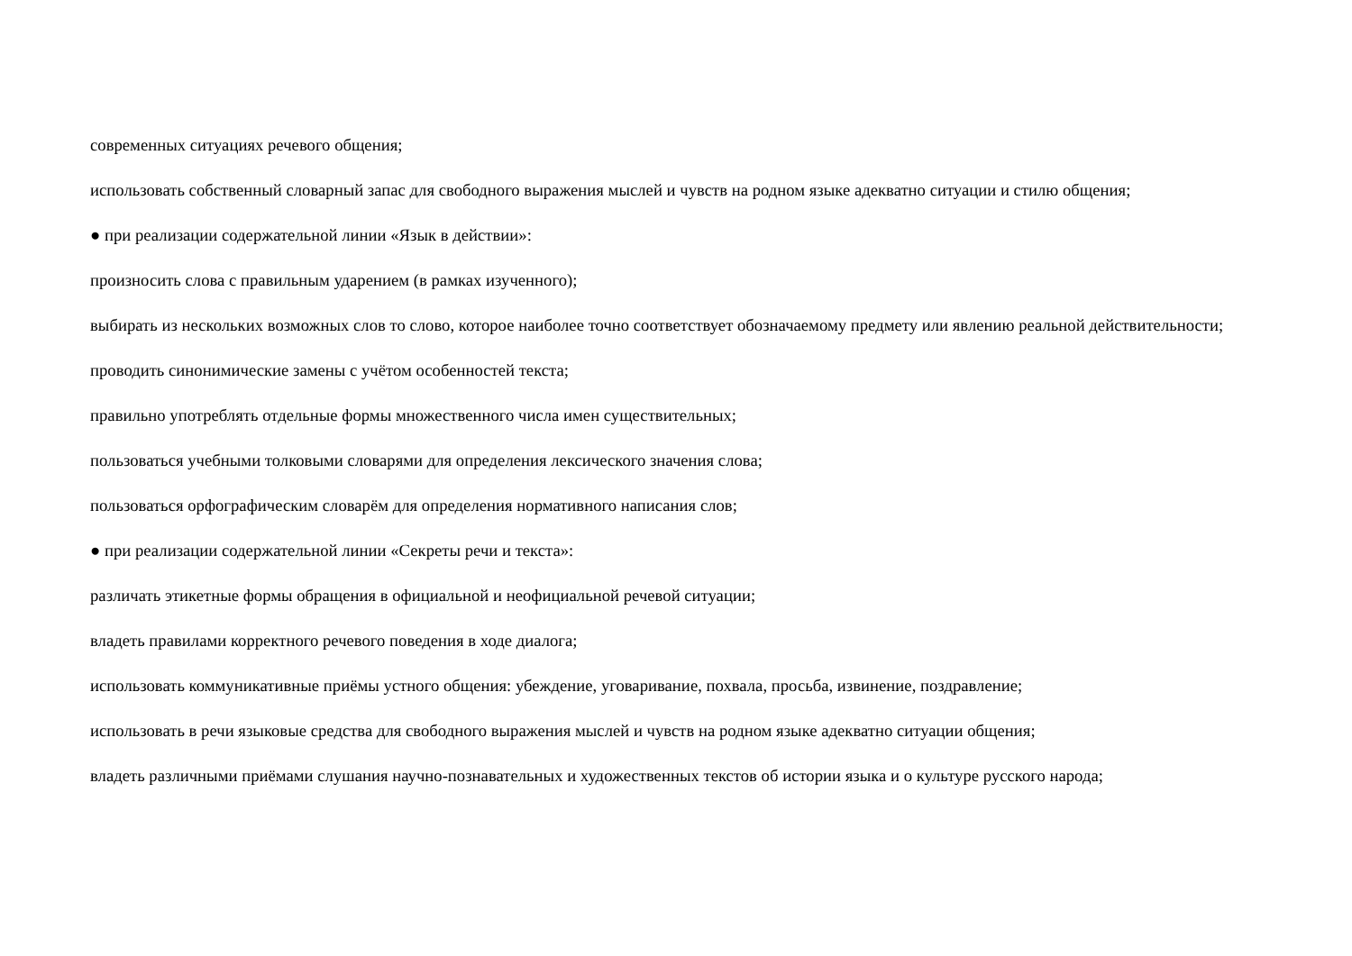современных ситуациях речевого общения;
использовать собственный словарный запас для свободного выражения мыслей и чувств на родном языке адекватно ситуации и стилю общения;
● при реализации содержательной линии «Язык в действии»:
произносить слова с правильным ударением (в рамках изученного);
выбирать из нескольких возможных слов то слово, которое наиболее точно соответствует обозначаемому предмету или явлению реальной действительности;
проводить синонимические замены с учётом особенностей текста;
правильно употреблять отдельные формы множественного числа имен существительных;
пользоваться учебными толковыми словарями для определения лексического значения слова;
пользоваться орфографическим словарём для определения нормативного написания слов;
● при реализации содержательной линии «Секреты речи и текста»:
различать этикетные формы обращения в официальной и неофициальной речевой ситуации;
владеть правилами корректного речевого поведения в ходе диалога;
использовать коммуникативные приёмы устного общения: убеждение, уговаривание, похвала, просьба, извинение, поздравление;
использовать в речи языковые средства для свободного выражения мыслей и чувств на родном языке адекватно ситуации общения;
владеть различными приёмами слушания научно-познавательных и художественных текстов об истории языка и о культуре русского народа;